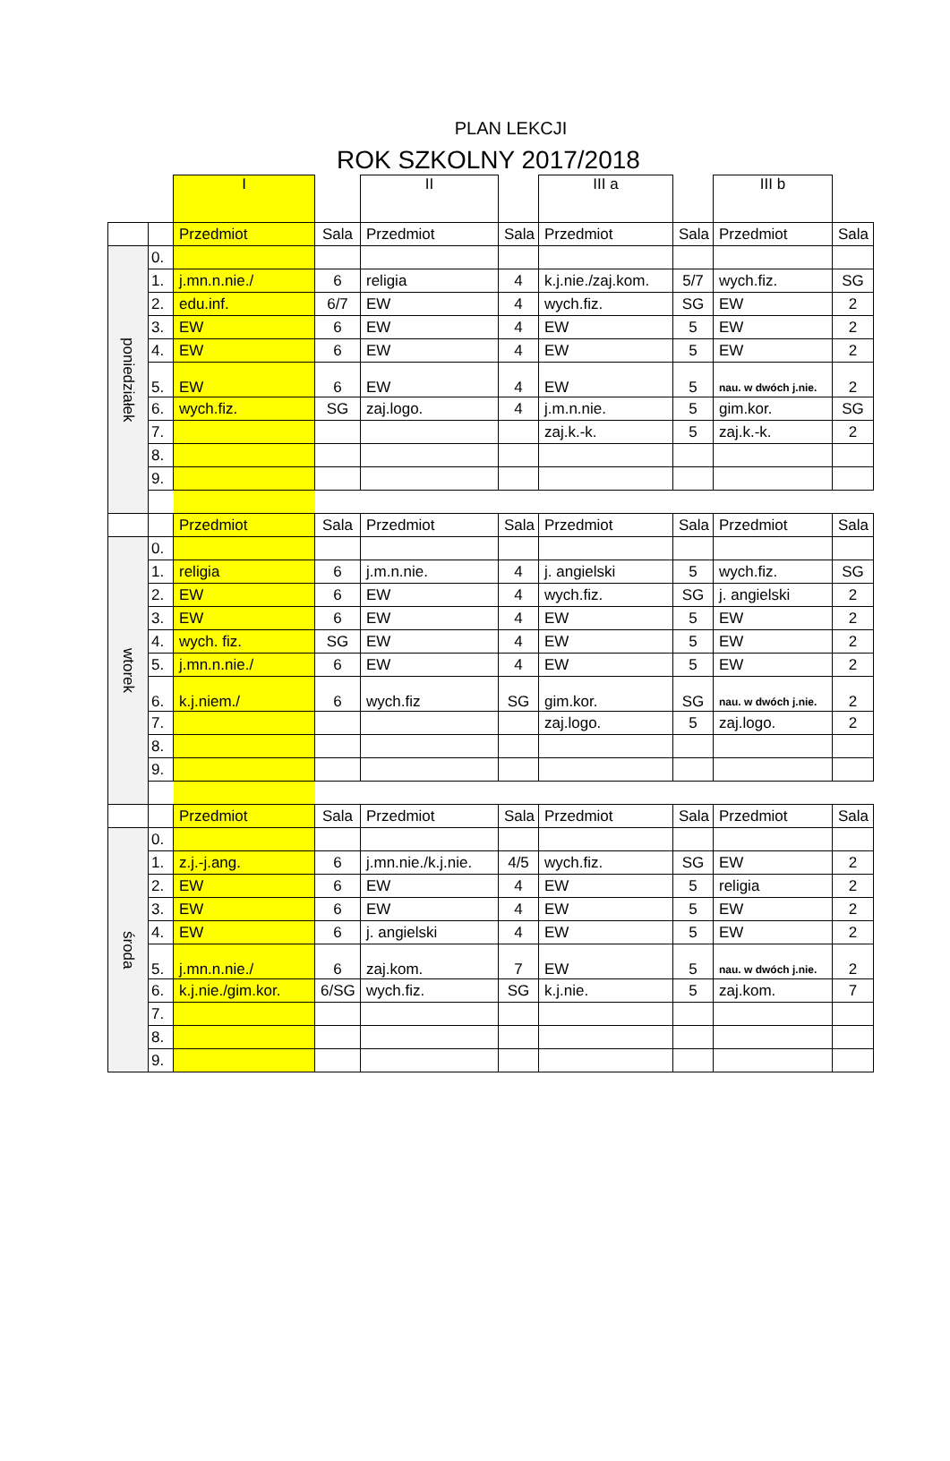PLAN LEKCJI
ROK SZKOLNY 2017/2018
| | | I | | II | | III a | | III b | |
| | | Przedmiot | Sala | Przedmiot | Sala | Przedmiot | Sala | Przedmiot | Sala |
| poniedziałek | 0. | | | | | | | | |
| | 1. | j.mn.n.nie./ | 6 | religia | 4 | k.j.nie./zaj.kom. | 5/7 | wych.fiz. | SG |
| | 2. | edu.inf. | 6/7 | EW | 4 | wych.fiz. | SG | EW | 2 |
| | 3. | EW | 6 | EW | 4 | EW | 5 | EW | 2 |
| | 4. | EW | 6 | EW | 4 | EW | 5 | EW | 2 |
| | 5. | EW | 6 | EW | 4 | EW | 5 | nau. w dwóch j.nie. | 2 |
| | 6. | wych.fiz. | SG | zaj.logo. | 4 | j.m.n.nie. | 5 | gim.kor. | SG |
| | 7. | | | | | zaj.k.-k. | 5 | zaj.k.-k. | 2 |
| | 8. | | | | | | | | |
| | 9. | | | | | | | | |
| | | Przedmiot | Sala | Przedmiot | Sala | Przedmiot | Sala | Przedmiot | Sala |
| wtorek | 0. | | | | | | | | |
| | 1. | religia | 6 | j.m.n.nie. | 4 | j. angielski | 5 | wych.fiz. | SG |
| | 2. | EW | 6 | EW | 4 | wych.fiz. | SG | j. angielski | 2 |
| | 3. | EW | 6 | EW | 4 | EW | 5 | EW | 2 |
| | 4. | wych. fiz. | SG | EW | 4 | EW | 5 | EW | 2 |
| | 5. | j.mn.n.nie./ | 6 | EW | 4 | EW | 5 | EW | 2 |
| | 6. | k.j.niem./ | 6 | wych.fiz | SG | gim.kor. | SG | nau. w dwóch j.nie. | 2 |
| | 7. | | | | | zaj.logo. | 5 | zaj.logo. | 2 |
| | 8. | | | | | | | | |
| | 9. | | | | | | | | |
| | | Przedmiot | Sala | Przedmiot | Sala | Przedmiot | Sala | Przedmiot | Sala |
| środa | 0. | | | | | | | | |
| | 1. | z.j.-j.ang. | 6 | j.mn.nie./k.j.nie. | 4/5 | wych.fiz. | SG | EW | 2 |
| | 2. | EW | 6 | EW | 4 | EW | 5 | religia | 2 |
| | 3. | EW | 6 | EW | 4 | EW | 5 | EW | 2 |
| | 4. | EW | 6 | j. angielski | 4 | EW | 5 | EW | 2 |
| | 5. | j.mn.n.nie./ | 6 | zaj.kom. | 7 | EW | 5 | nau. w dwóch j.nie. | 2 |
| | 6. | k.j.nie./gim.kor. | 6/SG | wych.fiz. | SG | k.j.nie. | 5 | zaj.kom. | 7 |
| | 7. | | | | | | | | |
| | 8. | | | | | | | | |
| | 9. | | | | | | | | |